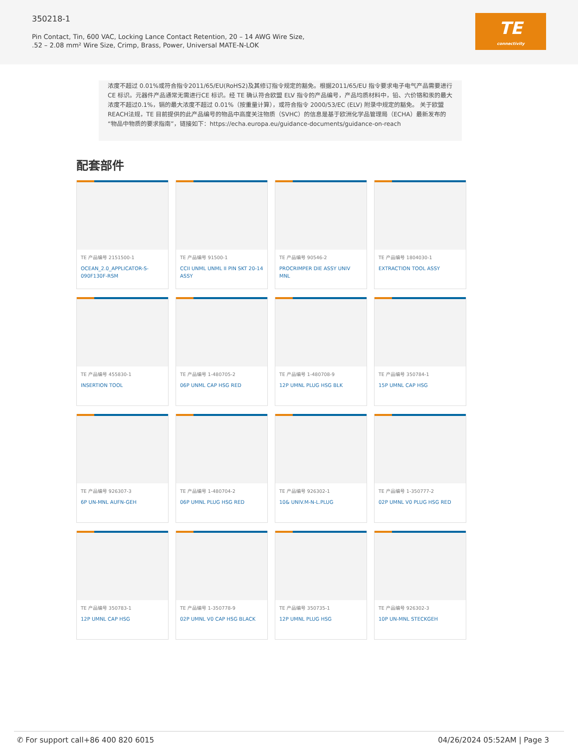350218-1
Pin Contact, Tin, 600 VAC, Locking Lance Contact Retention, 20 – 14 AWG Wire Size, .52 – 2.08 mm² Wire Size, Crimp, Brass, Power, Universal MATE-N-LOK
TE
connectivity
浓度不超过 0.01%或符合指令2011/65/EU(RoHS2)及其修订指令规定的豁免。根据2011/65/EU 指令要求电子电气产品需要进行 CE 标识。元器件产品通常无需进行CE 标识。经 TE 确认符合欧盟 ELV 指令的产品编号，产品均质材料中，铅、六价铬和汞的最大浓度不超过0.1%，镉的最大浓度不超过 0.01%（按重量计算），或符合指令 2000/53/EC (ELV) 附录中规定的豁免。 关于欧盟REACH法规，TE 目前提供的此产品编号的物品中高度关注物质（SVHC）的信息是基于欧洲化学品管理局（ECHA）最新发布的“物品中物质的要求指南”，链接如下：https://echa.europa.eu/guidance-documents/guidance-on-reach
配套部件
TE 产品编号 2151500-1
OCEAN_2.0_APPLICATOR-S-090F130F-RSM
TE 产品编号 91500-1
CCII UNML UNML II PIN SKT 20-14 ASSY
TE 产品编号 90546-2
PROCRIMPER DIE ASSY UNIV MNL
TE 产品编号 1804030-1
EXTRACTION TOOL ASSY
TE 产品编号 455830-1
INSERTION TOOL
TE 产品编号 1-480705-2
06P UNML CAP HSG RED
TE 产品编号 1-480708-9
12P UMNL PLUG HSG BLK
TE 产品编号 350784-1
15P UMNL CAP HSG
TE 产品编号 926307-3
6P UN-MNL AUFN-GEH
TE 产品编号 1-480704-2
06P UMNL PLUG HSG RED
TE 产品编号 926302-1
10& UNIV.M-N-L.PLUG
TE 产品编号 1-350777-2
02P UMNL V0 PLUG HSG RED
TE 产品编号 350783-1
12P UMNL CAP HSG
TE 产品编号 1-350778-9
02P UMNL V0 CAP HSG BLACK
TE 产品编号 350735-1
12P UMNL PLUG HSG
TE 产品编号 926302-3
10P UN-MNL STECKGEH
✆ For support call+86 400 820 6015 04/26/2024 05:52AM | Page 3